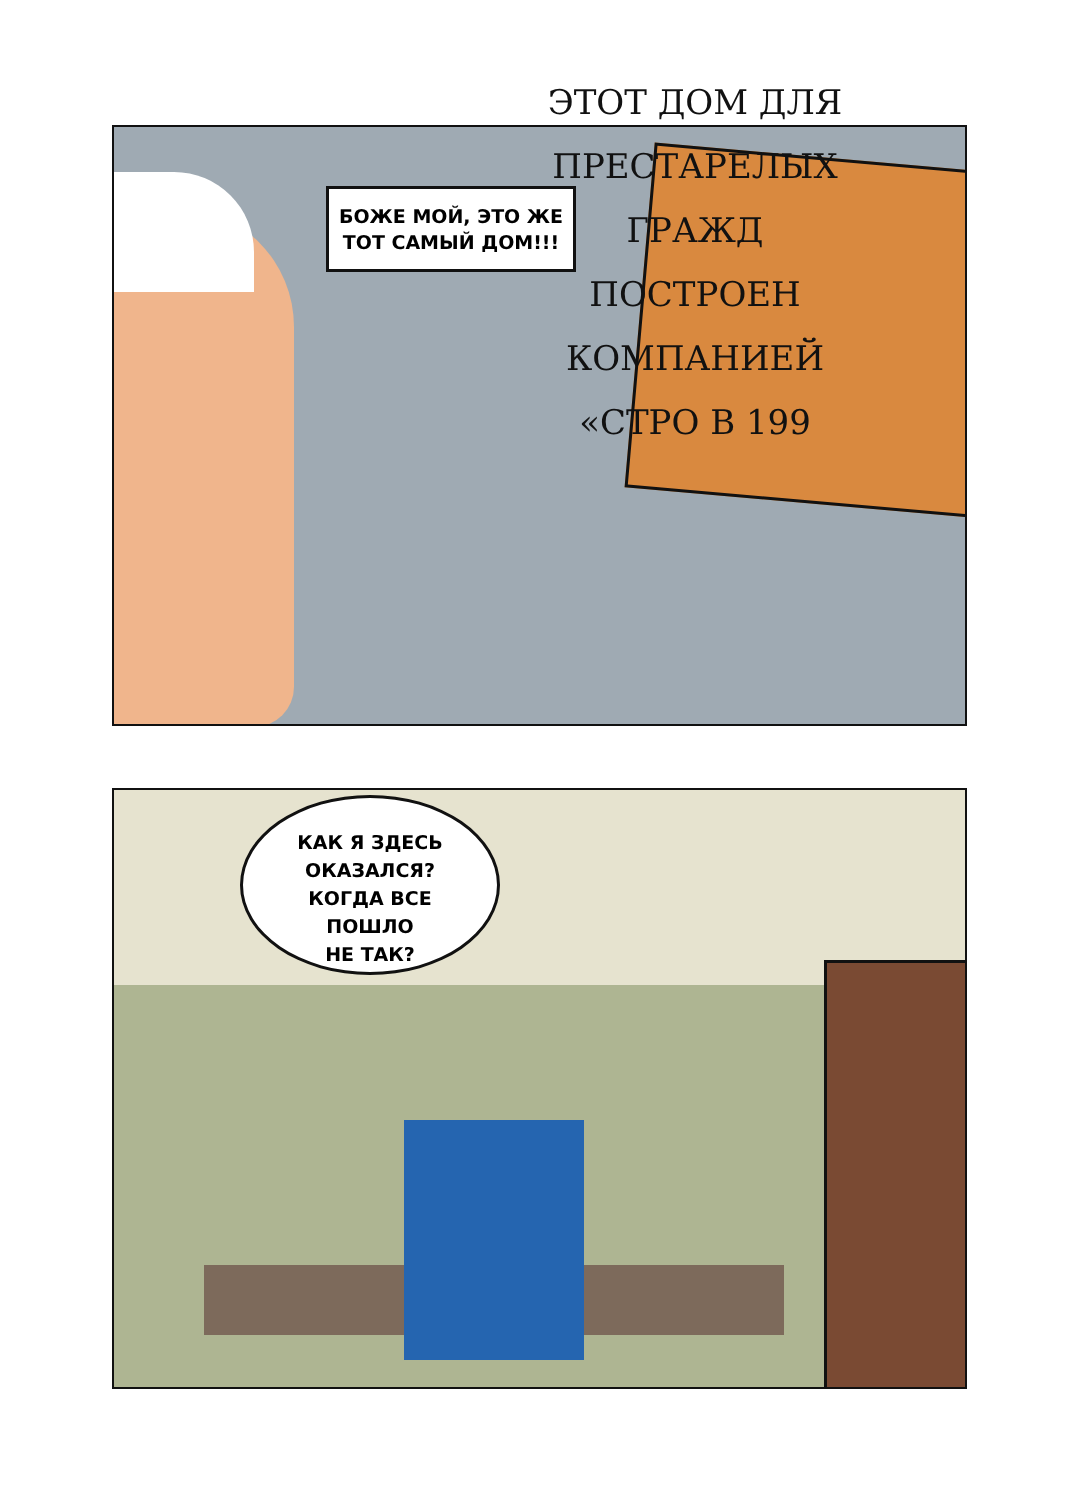БОЖЕ МОЙ, ЭТО ЖЕ ТОТ САМЫЙ ДОМ!!!
ЭТОТ ДОМ ДЛЯ ПРЕСТАРЕЛЫХ ГРАЖД ПОСТРОЕН КОМПАНИЕЙ «СТРО В 199
КАК Я ЗДЕСЬ
ОКАЗАЛСЯ?
КОГДА ВСЕ
ПОШЛО
НЕ ТАК?